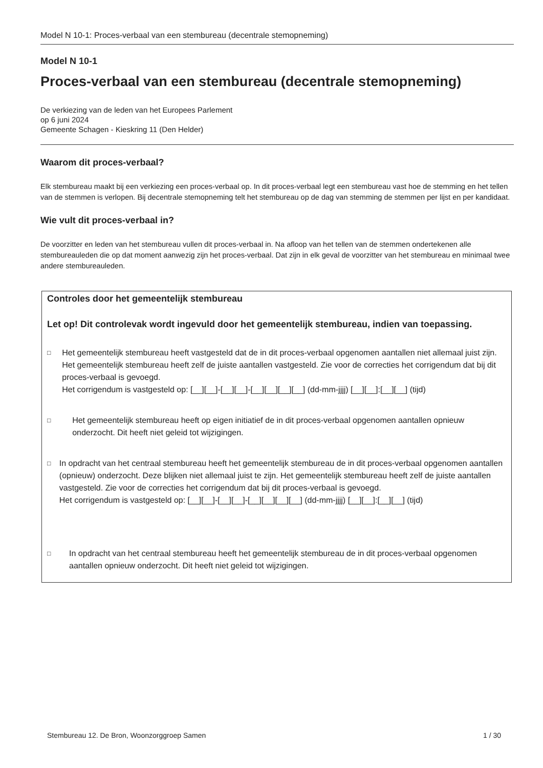Model N 10-1: Proces-verbaal van een stembureau (decentrale stemopneming)
Model N 10-1
Proces-verbaal van een stembureau (decentrale stemopneming)
De verkiezing van de leden van het Europees Parlement
op 6 juni 2024
Gemeente Schagen - Kieskring 11 (Den Helder)
Waarom dit proces-verbaal?
Elk stembureau maakt bij een verkiezing een proces-verbaal op. In dit proces-verbaal legt een stembureau vast hoe de stemming en het tellen van de stemmen is verlopen. Bij decentrale stemopneming telt het stembureau op de dag van stemming de stemmen per lijst en per kandidaat.
Wie vult dit proces-verbaal in?
De voorzitter en leden van het stembureau vullen dit proces-verbaal in. Na afloop van het tellen van de stemmen ondertekenen alle stembureauleden die op dat moment aanwezig zijn het proces-verbaal. Dat zijn in elk geval de voorzitter van het stembureau en minimaal twee andere stembureauleden.
Controles door het gemeentelijk stembureau
Let op! Dit controlevak wordt ingevuld door het gemeentelijk stembureau, indien van toepassing.
□
Het gemeentelijk stembureau heeft vastgesteld dat de in dit proces-verbaal opgenomen aantallen niet allemaal juist zijn. Het gemeentelijk stembureau heeft zelf de juiste aantallen vastgesteld. Zie voor de correcties het corrigendum dat bij dit proces-verbaal is gevoegd.
Het corrigendum is vastgesteld op: [__][__]-[__][__]-[__][__][__][__] (dd-mm-jjjj) [__][__]:[__][__] (tijd)
□
Het gemeentelijk stembureau heeft op eigen initiatief de in dit proces-verbaal opgenomen aantallen opnieuw onderzocht. Dit heeft niet geleid tot wijzigingen.
□
In opdracht van het centraal stembureau heeft het gemeentelijk stembureau de in dit proces-verbaal opgenomen aantallen (opnieuw) onderzocht. Deze blijken niet allemaal juist te zijn. Het gemeentelijk stembureau heeft zelf de juiste aantallen vastgesteld. Zie voor de correcties het corrigendum dat bij dit proces-verbaal is gevoegd.
Het corrigendum is vastgesteld op: [__][__]-[__][__]-[__][__][__][__] (dd-mm-jjjj) [__][__]:[__][__] (tijd)
□
In opdracht van het centraal stembureau heeft het gemeentelijk stembureau de in dit proces-verbaal opgenomen aantallen opnieuw onderzocht. Dit heeft niet geleid tot wijzigingen.
Stembureau 12. De Bron, Woonzorggroep Samen 1 / 30